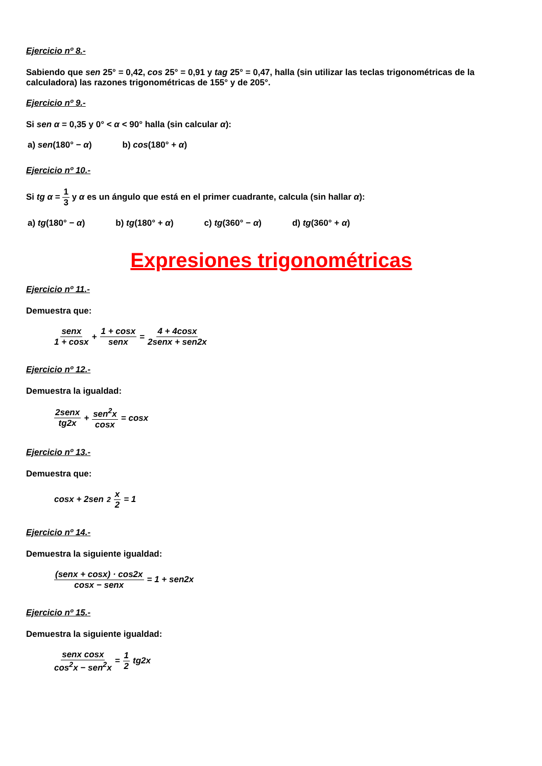Ejercicio nº 8.-
Sabiendo que sen 25° = 0,42, cos 25° = 0,91 y tag 25° = 0,47, halla (sin utilizar las teclas trigonométricas de la calculadora) las razones trigonométricas de 155° y de 205°.
Ejercicio nº 9.-
Si sen α = 0,35 y 0° < α < 90° halla (sin calcular α):
a) sen(180° − α) b) cos(180° + α)
Ejercicio nº 10.-
Si tg α = 1 3 y α es un ángulo que está en el primer cuadrante, calcula (sin hallar α):
a) tg(180° − α) b) tg(180° + α) c) tg(360° − α) d) tg(360° + α)
Expresiones trigonométricas
Ejercicio nº 11.-
Demuestra que:
senx 1 + cosx + 1 + cosx senx = 4 + 4cosx 2senx + sen2x
Ejercicio nº 12.-
Demuestra la igualdad:
2senx tg2x + sen<sup>2</sup>x cosx = cosx
Ejercicio nº 13.-
Demuestra que:
cosx + 2sen<sup>2</sup> x 2 = 1
Ejercicio nº 14.-
Demuestra la siguiente igualdad:
(senx + cosx) · cos2x cosx − senx = 1 + sen2x
Ejercicio nº 15.-
Demuestra la siguiente igualdad:
senx cosx cos<sup>2</sup>x − sen<sup>2</sup>x = 1 2 tg2x